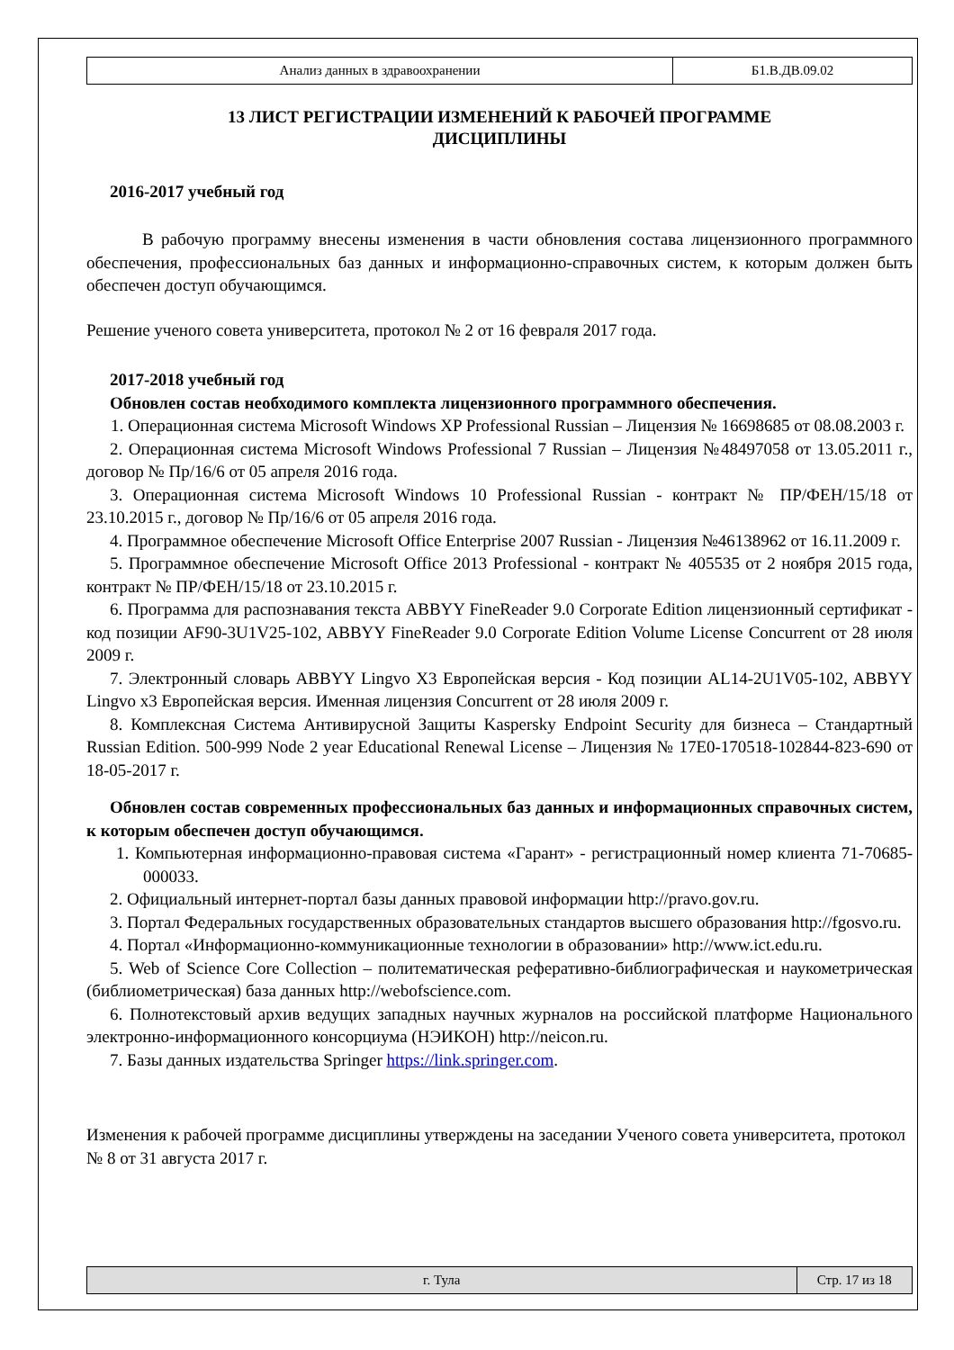| Анализ данных в здравоохранении | Б1.В.ДВ.09.02 |
13 ЛИСТ РЕГИСТРАЦИИ ИЗМЕНЕНИЙ К РАБОЧЕЙ ПРОГРАММЕ
ДИСЦИПЛИНЫ
2016-2017 учебный год
В рабочую программу внесены изменения в части обновления состава лицензионного программного обеспечения, профессиональных баз данных и информационно-справочных систем, к которым должен быть обеспечен доступ обучающимся.
Решение ученого совета университета, протокол № 2 от 16 февраля 2017 года.
2017-2018 учебный год
Обновлен состав необходимого комплекта лицензионного программного обеспечения.
1. Операционная система Microsoft Windows XP Professional Russian – Лицензия № 16698685 от 08.08.2003 г.
2. Операционная система Microsoft Windows Professional 7 Russian – Лицензия №48497058 от 13.05.2011 г., договор № Пр/16/6 от 05 апреля 2016 года.
3. Операционная система Microsoft Windows 10 Professional Russian - контракт № ПР/ФЕН/15/18 от 23.10.2015 г., договор № Пр/16/6 от 05 апреля 2016 года.
4. Программное обеспечение Microsoft Office Enterprise 2007 Russian - Лицензия №46138962 от 16.11.2009 г.
5. Программное обеспечение Microsoft Office 2013 Professional - контракт № 405535 от 2 ноября 2015 года, контракт № ПР/ФЕН/15/18 от 23.10.2015 г.
6. Программа для распознавания текста ABBYY FineReader 9.0 Corporate Edition лицензионный сертификат - код позиции AF90-3U1V25-102, ABBYY FineReader 9.0 Corporate Edition Volume License Concurrent от 28 июля 2009 г.
7. Электронный словарь ABBYY Lingvo X3 Европейская версия - Код позиции AL14-2U1V05-102, ABBYY Lingvo x3 Европейская версия. Именная лицензия Concurrent от 28 июля 2009 г.
8. Комплексная Система Антивирусной Защиты Kaspersky Endpoint Security для бизнеса – Стандартный Russian Edition. 500-999 Node 2 year Educational Renewal License – Лицензия № 17E0-170518-102844-823-690 от 18-05-2017 г.
Обновлен состав современных профессиональных баз данных и информационных справочных систем, к которым обеспечен доступ обучающимся.
1. Компьютерная информационно-правовая система «Гарант» - регистрационный номер клиента 71-70685-000033.
2. Официальный интернет-портал базы данных правовой информации http://pravo.gov.ru.
3. Портал Федеральных государственных образовательных стандартов высшего образования http://fgosvo.ru.
4. Портал «Информационно-коммуникационные технологии в образовании» http://www.ict.edu.ru.
5. Web of Science Core Collection – политематическая реферативно-библиографическая и наукометрическая (библиометрическая) база данных http://webofscience.com.
6. Полнотекстовый архив ведущих западных научных журналов на российской платформе Национального электронно-информационного консорциума (НЭИКОН) http://neicon.ru.
7. Базы данных издательства Springer https://link.springer.com.
Изменения к рабочей программе дисциплины утверждены на заседании Ученого совета университета, протокол № 8 от 31 августа 2017 г.
| г. Тула | Стр. 17 из 18 |